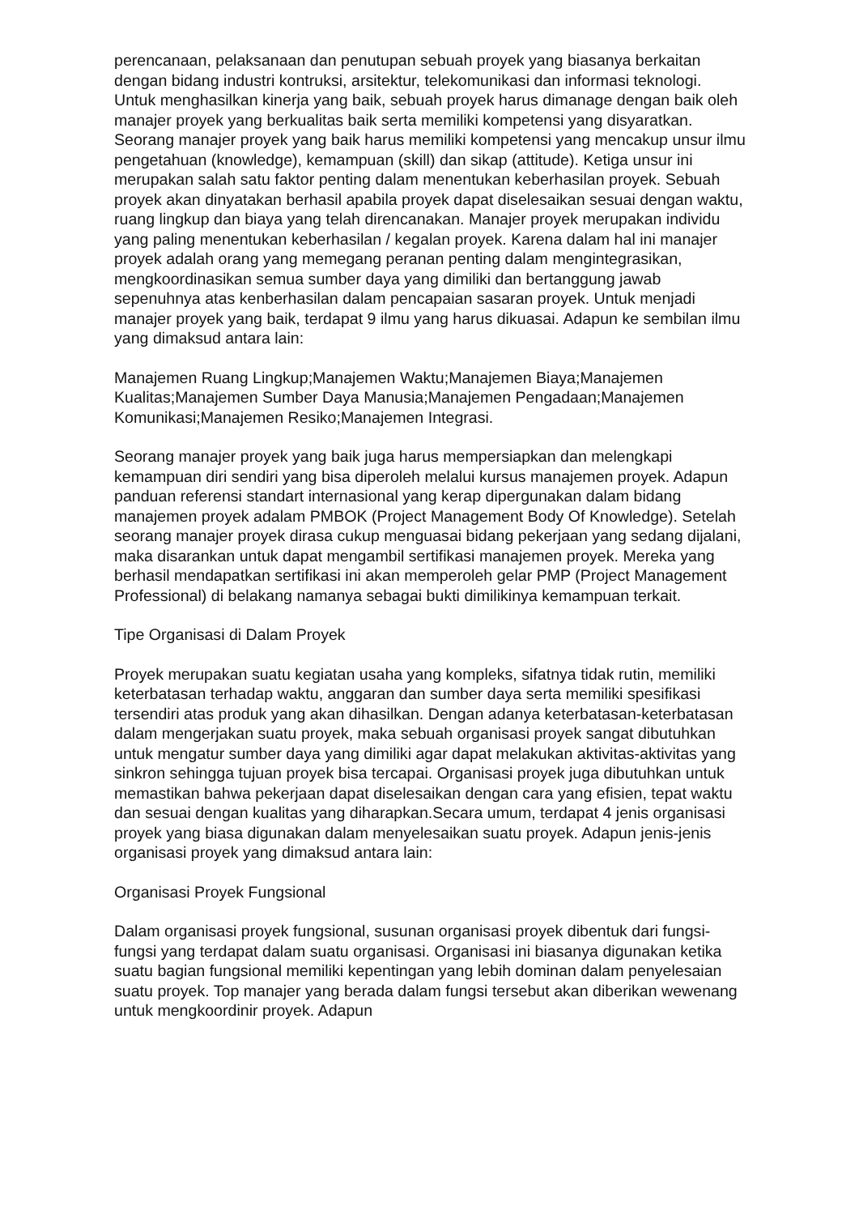perencanaan, pelaksanaan dan penutupan sebuah proyek yang biasanya berkaitan dengan bidang industri kontruksi, arsitektur, telekomunikasi dan informasi teknologi. Untuk menghasilkan kinerja yang baik, sebuah proyek harus dimanage dengan baik oleh manajer proyek yang berkualitas baik serta memiliki kompetensi yang disyaratkan. Seorang manajer proyek yang baik harus memiliki kompetensi yang mencakup unsur ilmu pengetahuan (knowledge), kemampuan (skill) dan sikap (attitude). Ketiga unsur ini merupakan salah satu faktor penting dalam menentukan keberhasilan proyek. Sebuah proyek akan dinyatakan berhasil apabila proyek dapat diselesaikan sesuai dengan waktu, ruang lingkup dan biaya yang telah direncanakan. Manajer proyek merupakan individu yang paling menentukan keberhasilan / kegalan proyek. Karena dalam hal ini manajer proyek adalah orang yang memegang peranan penting dalam mengintegrasikan, mengkoordinasikan semua sumber daya yang dimiliki dan bertanggung jawab sepenuhnya atas kenberhasilan dalam pencapaian sasaran proyek. Untuk menjadi manajer proyek yang baik, terdapat 9 ilmu yang harus dikuasai. Adapun ke sembilan ilmu yang dimaksud antara lain:
Manajemen Ruang Lingkup;Manajemen Waktu;Manajemen Biaya;Manajemen Kualitas;Manajemen Sumber Daya Manusia;Manajemen Pengadaan;Manajemen Komunikasi;Manajemen Resiko;Manajemen Integrasi.
Seorang manajer proyek yang baik juga harus mempersiapkan dan melengkapi kemampuan diri sendiri yang bisa diperoleh melalui kursus manajemen proyek. Adapun panduan referensi standart internasional yang kerap dipergunakan dalam bidang manajemen proyek adalam PMBOK (Project Management Body Of Knowledge). Setelah seorang manajer proyek dirasa cukup menguasai bidang pekerjaan yang sedang dijalani, maka disarankan untuk dapat mengambil sertifikasi manajemen proyek. Mereka yang berhasil mendapatkan sertifikasi ini akan memperoleh gelar PMP (Project Management Professional) di belakang namanya sebagai bukti dimilikinya kemampuan terkait.
Tipe Organisasi di Dalam Proyek
Proyek merupakan suatu kegiatan usaha yang kompleks, sifatnya tidak rutin, memiliki keterbatasan terhadap waktu, anggaran dan sumber daya serta memiliki spesifikasi tersendiri atas produk yang akan dihasilkan. Dengan adanya keterbatasan-keterbatasan dalam mengerjakan suatu proyek, maka sebuah organisasi proyek sangat dibutuhkan untuk mengatur sumber daya yang dimiliki agar dapat melakukan aktivitas-aktivitas yang sinkron sehingga tujuan proyek bisa tercapai. Organisasi proyek juga dibutuhkan untuk memastikan bahwa pekerjaan dapat diselesaikan dengan cara yang efisien, tepat waktu dan sesuai dengan kualitas yang diharapkan.Secara umum, terdapat 4 jenis organisasi proyek yang biasa digunakan dalam menyelesaikan suatu proyek. Adapun jenis-jenis organisasi proyek yang dimaksud antara lain:
Organisasi Proyek Fungsional
Dalam organisasi proyek fungsional, susunan organisasi proyek dibentuk dari fungsi-fungsi yang terdapat dalam suatu organisasi. Organisasi ini biasanya digunakan ketika suatu bagian fungsional memiliki kepentingan yang lebih dominan dalam penyelesaian suatu proyek. Top manajer yang berada dalam fungsi tersebut akan diberikan wewenang untuk mengkoordinir proyek. Adapun